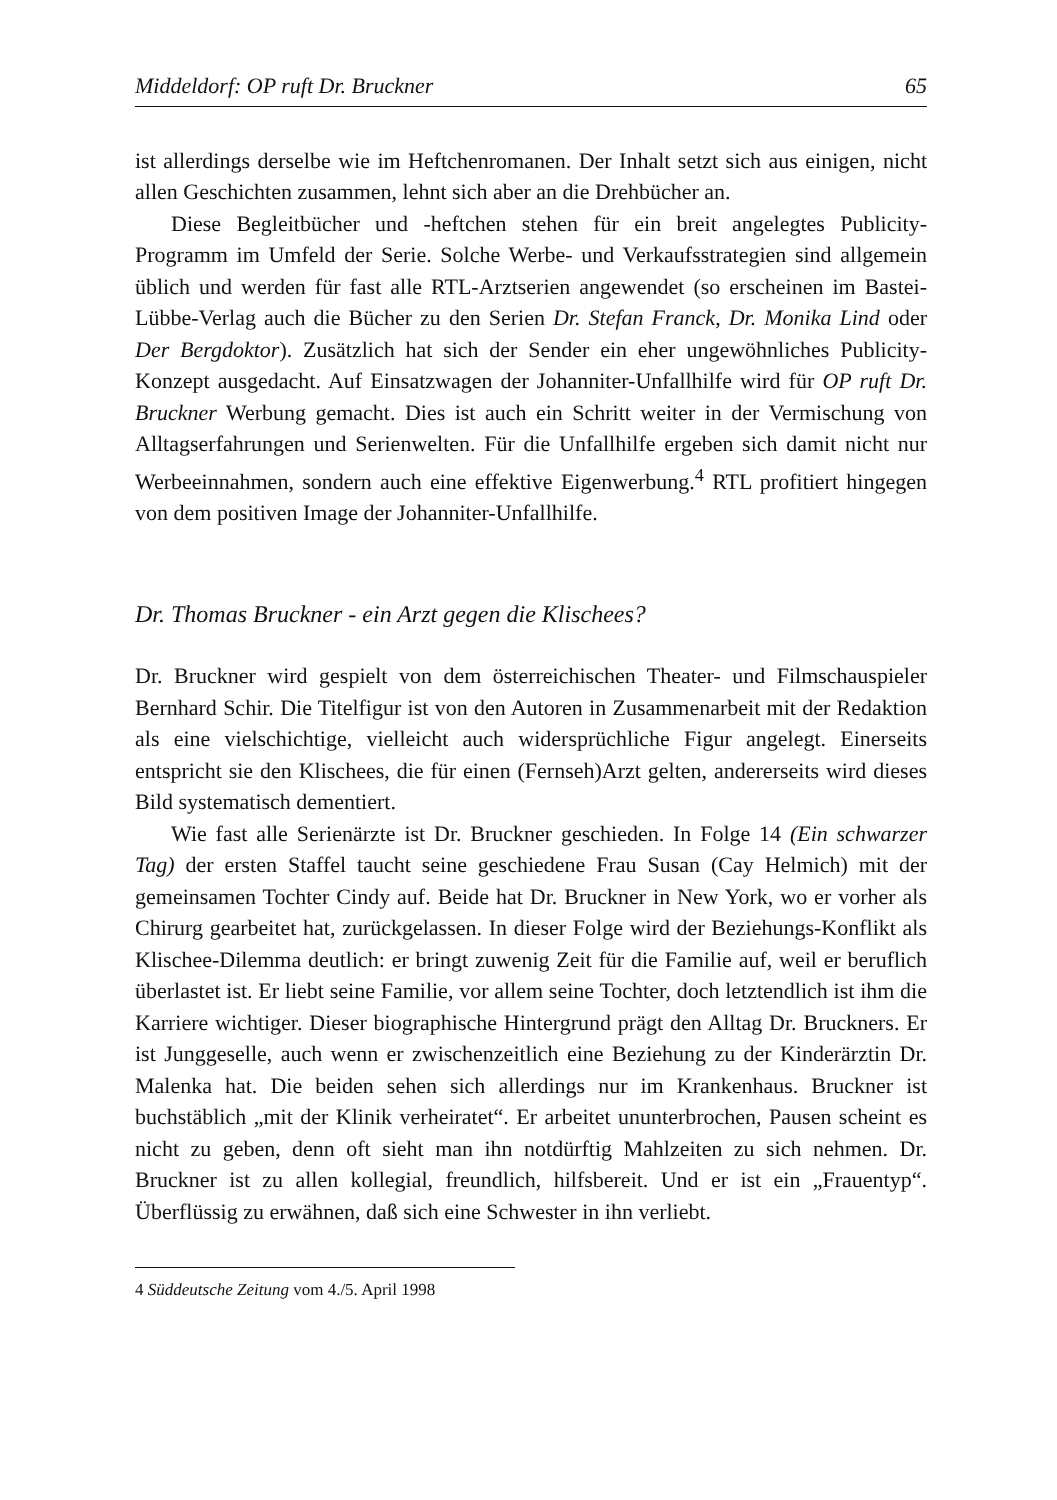Middeldorf: OP ruft Dr. Bruckner 65
ist allerdings derselbe wie im Heftchenromanen. Der Inhalt setzt sich aus einigen, nicht allen Geschichten zusammen, lehnt sich aber an die Drehbücher an.
Diese Begleitbücher und -heftchen stehen für ein breit angelegtes Publicity-Programm im Umfeld der Serie. Solche Werbe- und Verkaufsstrategien sind allgemein üblich und werden für fast alle RTL-Arztserien angewendet (so erscheinen im Bastei-Lübbe-Verlag auch die Bücher zu den Serien Dr. Stefan Franck, Dr. Monika Lind oder Der Bergdoktor). Zusätzlich hat sich der Sender ein eher ungewöhnliches Publicity-Konzept ausgedacht. Auf Einsatzwagen der Johanniter-Unfallhilfe wird für OP ruft Dr. Bruckner Werbung gemacht. Dies ist auch ein Schritt weiter in der Vermischung von Alltagserfahrungen und Serienwelten. Für die Unfallhilfe ergeben sich damit nicht nur Werbeeinnahmen, sondern auch eine effektive Eigenwerbung.<sup>4</sup> RTL profitiert hingegen von dem positiven Image der Johanniter-Unfallhilfe.
Dr. Thomas Bruckner - ein Arzt gegen die Klischees?
Dr. Bruckner wird gespielt von dem österreichischen Theater- und Filmschauspieler Bernhard Schir. Die Titelfigur ist von den Autoren in Zusammenarbeit mit der Redaktion als eine vielschichtige, vielleicht auch widersprüchliche Figur angelegt. Einerseits entspricht sie den Klischees, die für einen (Fernseh)Arzt gelten, andererseits wird dieses Bild systematisch dementiert.
Wie fast alle Serienärzte ist Dr. Bruckner geschieden. In Folge 14 (Ein schwarzer Tag) der ersten Staffel taucht seine geschiedene Frau Susan (Cay Helmich) mit der gemeinsamen Tochter Cindy auf. Beide hat Dr. Bruckner in New York, wo er vorher als Chirurg gearbeitet hat, zurückgelassen. In dieser Folge wird der Beziehungs-Konflikt als Klischee-Dilemma deutlich: er bringt zuwenig Zeit für die Familie auf, weil er beruflich überlastet ist. Er liebt seine Familie, vor allem seine Tochter, doch letztendlich ist ihm die Karriere wichtiger. Dieser biographische Hintergrund prägt den Alltag Dr. Bruckners. Er ist Junggeselle, auch wenn er zwischenzeitlich eine Beziehung zu der Kinderärztin Dr. Malenka hat. Die beiden sehen sich allerdings nur im Krankenhaus. Bruckner ist buchstäblich „mit der Klinik verheiratet“. Er arbeitet ununterbrochen, Pausen scheint es nicht zu geben, denn oft sieht man ihn notdürftig Mahlzeiten zu sich nehmen. Dr. Bruckner ist zu allen kollegial, freundlich, hilfsbereit. Und er ist ein „Frauentyp“. Überflüssig zu erwähnen, daß sich eine Schwester in ihn verliebt.
4 Süddeutsche Zeitung vom 4./5. April 1998